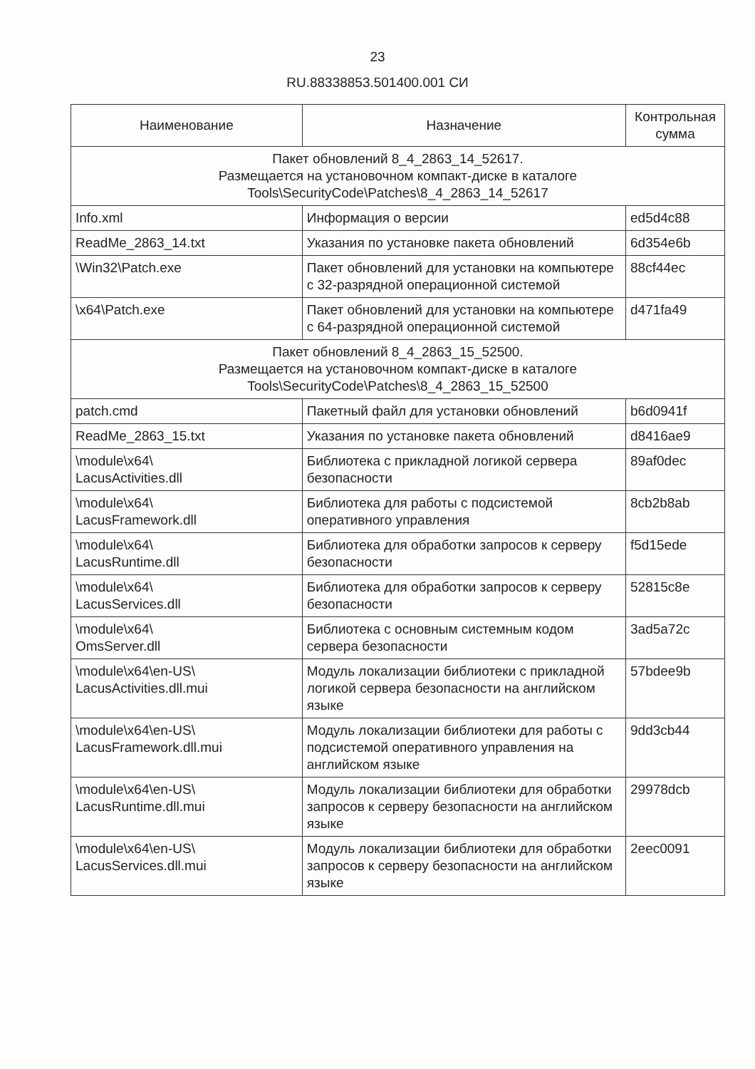23
RU.88338853.501400.001 СИ
| Наименование | Назначение | Контрольная сумма |
| --- | --- | --- |
| Пакет обновлений 8_4_2863_14_52617. Размещается на установочном компакт-диске в каталоге Tools\SecurityCode\Patches\8_4_2863_14_52617 | | |
| Info.xml | Информация о версии | ed5d4c88 |
| ReadMe_2863_14.txt | Указания по установке пакета обновлений | 6d354e6b |
| \Win32\Patch.exe | Пакет обновлений для установки на компьютере с 32-разрядной операционной системой | 88cf44ec |
| \x64\Patch.exe | Пакет обновлений для установки на компьютере с 64-разрядной операционной системой | d471fa49 |
| Пакет обновлений 8_4_2863_15_52500. Размещается на установочном компакт-диске в каталоге Tools\SecurityCode\Patches\8_4_2863_15_52500 | | |
| patch.cmd | Пакетный файл для установки обновлений | b6d0941f |
| ReadMe_2863_15.txt | Указания по установке пакета обновлений | d8416ae9 |
| \module\x64\ LacusActivities.dll | Библиотека с прикладной логикой сервера безопасности | 89af0dec |
| \module\x64\ LacusFramework.dll | Библиотека для работы с подсистемой оперативного управления | 8cb2b8ab |
| \module\x64\ LacusRuntime.dll | Библиотека для обработки запросов к серверу безопасности | f5d15ede |
| \module\x64\ LacusServices.dll | Библиотека для обработки запросов к серверу безопасности | 52815c8e |
| \module\x64\ OmsServer.dll | Библиотека с основным системным кодом сервера безопасности | 3ad5a72c |
| \module\x64\en-US\ LacusActivities.dll.mui | Модуль локализации библиотеки с прикладной логикой сервера безопасности на английском языке | 57bdee9b |
| \module\x64\en-US\ LacusFramework.dll.mui | Модуль локализации библиотеки для работы с подсистемой оперативного управления на английском языке | 9dd3cb44 |
| \module\x64\en-US\ LacusRuntime.dll.mui | Модуль локализации библиотеки для обработки запросов к серверу безопасности на английском языке | 29978dcb |
| \module\x64\en-US\ LacusServices.dll.mui | Модуль локализации библиотеки для обработки запросов к серверу безопасности на английском языке | 2eec0091 |